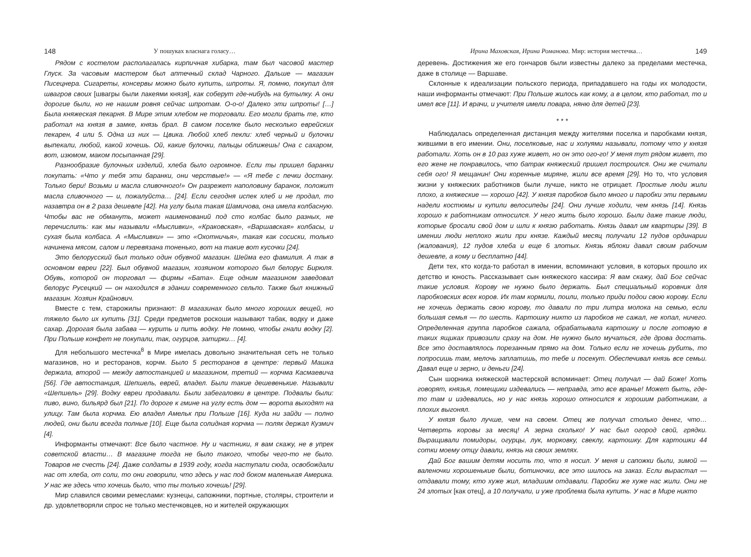148 У пошуках власнага голасу…
Рядом с костелом располагалась кирпичная хибарка, там был часовой мастер Глуск. За часовым мастером был аптечный склад Чарного. Дальше — магазин Писецнера. Сигареты, консервы можно было купить, шпроты. Я, помню, покупал для швагров своих [швагры были лакеями князя], как соберут где-нибудь на бутылку. А они дорогие были, но не нашим ровня сейчас шпротам. О-о-о! Далеко эти шпроты! […] Была княжеская пекарня. В Мире этим хлебом не торговали. Его могли брать те, кто работал на князя в замке, князь брал. В самом поселке было несколько еврейских пекарен, 4 или 5. Одна из них — Цвика. Любой хлеб пекли: хлеб черный и булочки выпекали, любой, какой хочешь. Ой, какие булочки, пальцы оближешь! Она с сахаром, вот, изюмом, маком посыпанная [29].
Разнообразие булочных изделий, хлеба было огромное. Если ты пришел баранки покупать: «Что у тебя эти баранки, они черствые!» — «Я тебе с печки достану. Только бери! Возьми и масла сливочного!» Он разрежет наполовину баранок, положит масла сливочного — и, пожалуйста… [24]. Если сегодня испек хлеб и не продал, то назавтра он в 2 раза дешевле [42]. На углу была такая Шамичова, она имела колбасную. Чтобы вас не обмануть, может наименований под сто колбас было разных, не перечислить: как мы называли «Мысливки», «Краковская», «Варшавская» колбасы, и сухая была колбаса. А «Мысливки» — это «Охотничья», такая как сосиски, только начинена мясом, салом и перевязана тоненько, вот на такие вот кусочки [24].
Это белорусский был только один обувной магазин. Шейма его фамилия. А так в основном евреи [22]. Был обувной магазин, хозяином которого был белорус Бирюля. Обувь, которой он торговал — фирмы «Бата». Еще одним магазином заведовал белорус Русецкий — он находился в здании современного сельпо. Также был книжный магазин. Хозяин Крайнович.
Вместе с тем, старожилы признают: В магазинах было много хороших вещей, но тяжело было их купить [31]. Среди предметов роскоши называют табак, водку и даже сахар. Дорогая была забава — курить и пить водку. Не помню, чтобы гнали водку [2]. При Польше конфет не покупали, так, огурцов, затирки… [4].
Для небольшого местечка<sup>8</sup> в Мире имелась довольно значительная сеть не только магазинов, но и ресторанов, корчм. Было 5 ресторанов в центре: первый Машка держала, второй — между автостанцией и магазином, третий — корчма Касмаевича [56]. Где автостанция, Шепшель, еврей, владел. Были такие дешевенькие. Называли «Шепшель» [29]. Водку евреи продавали. Были забегаловки в центре. Подвалы были: пиво, вино, бильярд был [21]. По дороге к гмине на углу есть дом — ворота выходят на улицу. Там была корчма. Ею владел Амельк при Польше [16]. Куда ни зайди — полно людей, они были всегда полные [10]. Еще была солидная корчма — поляк держал Кузмич [4].
Информанты отмечают: Все было частное. Ну и частники, я вам скажу, не в упрек советской власти… В магазине тогда не было такого, чтобы чего-то не было. Товаров не счесть [24]. Даже солдаты в 1939 году, когда наступали сюда, освобождали нас от хлеба, от соли, то они говорили, что здесь у нас под боком маленькая Америка. У нас же здесь что хочешь было, что ты только хочешь! [29].
Мир славился своими ремеслами: кузнецы, сапожники, портные, столяры, строители и др. удовлетворяли спрос не только местечковцев, но и жителей окружающих
Ирина Маховская, Ирина Романова. Мир: история местечка… 149
деревень. Достижения же его гончаров были известны далеко за пределами местечка, даже в столице — Варшаве.
Склонные к идеализации польского периода, припадавшего на годы их молодости, наши информанты отмечают: При Польше жилось как кому, а в целом, кто работал, то и имел все [11]. И врачи, и учителя имели повара, няню для детей [23].
* * *
Наблюдалась определенная дистанция между жителями поселка и паробками князя, жившими в его имении. Они, поселковые, нас и холуями называли, потому что у князя работали. Хоть он в 10 раз хуже живет, но он это ого-го! У меня тут рядом живет, то его жене не понравилось, что батрак княжеский пришел построился. Они же считали себя ого! Я мещанин! Они коренные миряне, жили все время [29]. Но то, что условия жизни у княжеских работников были лучше, никто не отрицает. Простые люди жили плохо, а княжеские — хорошо [42]. У князя паробков было много и паробки эти первыми надели костюмы и купили велосипеды [24]. Они лучше ходили, чем князь [14]. Князь хорошо к работникам относился. У него жить было хорошо. Были даже такие люди, которые бросали свой дом и шли к князю работать. Князь давал им квартиры [39]. В имении люди неплохо жили при князе. Каждый месяц получали 12 пудов ординарии (жалования), 12 пудов хлеба и еще 6 злотых. Князь яблоки давал своим рабочим дешевле, а кому и бесплатно [44].
Дети тех, кто когда-то работал в имении, вспоминают условия, в которых прошло их детство и юность. Рассказывает сын княжеского кассира: Я вам скажу, дай Бог сейчас такие условия. Корову не нужно было держать. Был специальный коровник для паробковских всех коров. Их там кормили, поили, только приди подои свою корову. Если не хочешь держать свою корову, то давали по три литра молока на семью, если большая семья — по шесть. Картошку никто из паробков не сажал, не копал, ничего. Определенная группа паробков сажала, обрабатывала картошку и после готовую в таких ящиках привозили сразу на дом. Не нужно было мучаться, где дрова достать. Все это доставлялось порезанным прямо на дом. Только если не хочешь рубить, то попросишь там, мелочь заплатишь, то тебе и посекут. Обеспечивал князь все семьи. Давал еще и зерно, и деньги [24].
Сын шорника княжеской мастерской вспоминает: Отец получал — дай Боже! Хоть говорят, князья, помещики издевались — неправда, это все вранье! Может быть, где-то там и издевались, но у нас князь хорошо относился к хорошим работникам, а плохих выгонял.
У князя было лучше, чем на своем. Отец же получал столько денег, что… Четверть коровы за месяц! А зерна сколько! У нас был огород свой, грядки. Выращивали помидоры, огурцы, лук, морковку, свеклу, картошку. Для картошки 44 сотки моему отцу давали, князь на своих землях.
Дай Бог вашим детям носить то, что я носил. У меня и сапожки были, зимой — валеночки хорошенькие были, ботиночки, все это шилось на заказ. Если вырастал — отдавали тому, кто хуже жил, младшим отдавали. Паробки же хуже нас жили. Они не 24 злотых [как отец], а 10 получали, и уже проблема была купить. У нас в Мире никто